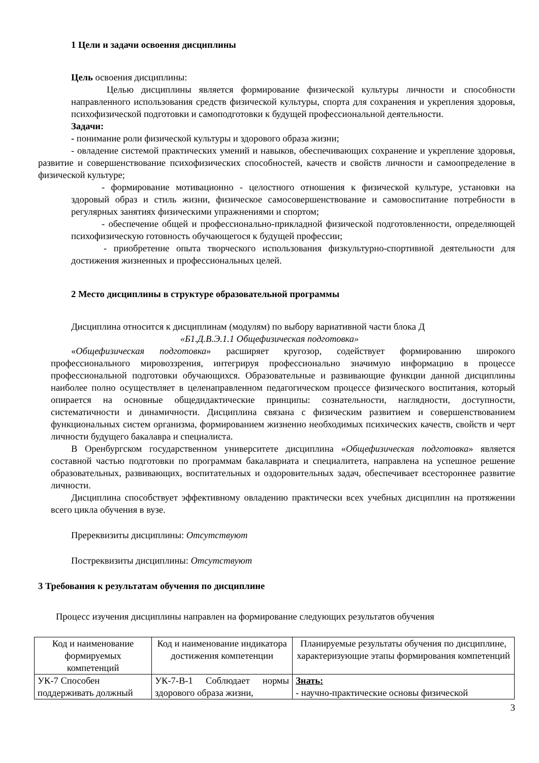1 Цели и задачи освоения дисциплины
Цель освоения дисциплины:
Целью дисциплины является формирование физической культуры личности и способности направленного использования средств физической культуры, спорта для сохранения и укрепления здоровья, психофизической подготовки и самоподготовки к будущей профессиональной деятельности.
Задачи:
- понимание роли физической культуры и здорового образа жизни;
- овладение системой практических умений и навыков, обеспечивающих сохранение и укрепление здоровья, развитие и совершенствование психофизических способностей, качеств и свойств личности и самоопределение в физической культуре;
- формирование мотивационно - целостного отношения к физической культуре, установки на здоровый образ и стиль жизни, физическое самосовершенствование и самовоспитание потребности в регулярных занятиях физическими упражнениями и спортом;
- обеспечение общей и профессионально-прикладной физической подготовленности, определяющей психофизическую готовность обучающегося к будущей профессии;
- приобретение опыта творческого использования физкультурно-спортивной деятельности для достижения жизненных и профессиональных целей.
2 Место дисциплины в структуре образовательной программы
Дисциплина относится к дисциплинам (модулям) по выбору вариативной части блока Д
«Б1.Д.В.Э.1.1 Общефизическая подготовка»
«Общефизическая подготовка» расширяет кругозор, содействует формированию широкого профессионального мировоззрения, интегрируя профессионально значимую информацию в процессе профессиональной подготовки обучающихся. Образовательные и развивающие функции данной дисциплины наиболее полно осуществляет в целенаправленном педагогическом процессе физического воспитания, который опирается на основные общедидактические принципы: сознательности, наглядности, доступности, систематичности и динамичности. Дисциплина связана с физическим развитием и совершенствованием функциональных систем организма, формированием жизненно необходимых психических качеств, свойств и черт личности будущего бакалавра и специалиста.
В Оренбургском государственном университете дисциплина «Общефизическая подготовка» является составной частью подготовки по программам бакалавриата и специалитета, направлена на успешное решение образовательных, развивающих, воспитательных и оздоровительных задач, обеспечивает всестороннее развитие личности.
Дисциплина способствует эффективному овладению практически всех учебных дисциплин на протяжении всего цикла обучения в вузе.
Пререквизиты дисциплины: Отсутствуют
Постреквизиты дисциплины: Отсутствуют
3 Требования к результатам обучения по дисциплине
Процесс изучения дисциплины направлен на формирование следующих результатов обучения
| Код и наименование формируемых компетенций | Код и наименование индикатора достижения компетенции | Планируемые результаты обучения по дисциплине, характеризующие этапы формирования компетенций |
| УК-7 Способен поддерживать должный | УК-7-В-1 Соблюдает нормы здорового образа жизни, | Знать: - научно-практические основы физической |
3